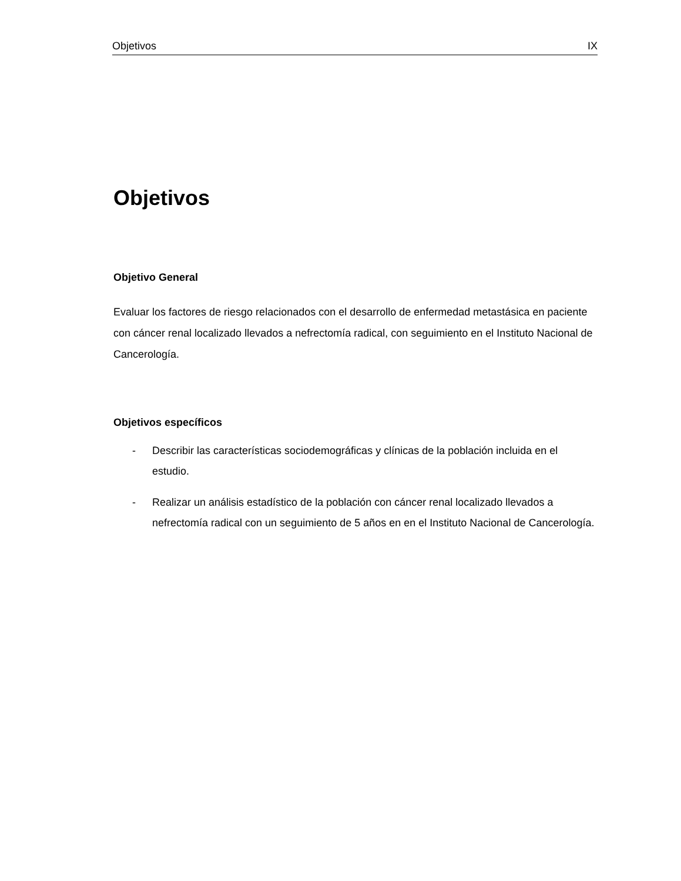Objetivos IX
Objetivos
Objetivo General
Evaluar los factores de riesgo relacionados con el desarrollo de enfermedad metastásica en paciente con cáncer renal localizado llevados a nefrectomía radical, con seguimiento en el Instituto Nacional de Cancerología.
Objetivos específicos
- Describir las características sociodemográficas y clínicas de la población incluida en el estudio.
- Realizar un análisis estadístico de la población con cáncer renal localizado llevados a nefrectomía radical con un seguimiento de 5 años en en el Instituto Nacional de Cancerología.